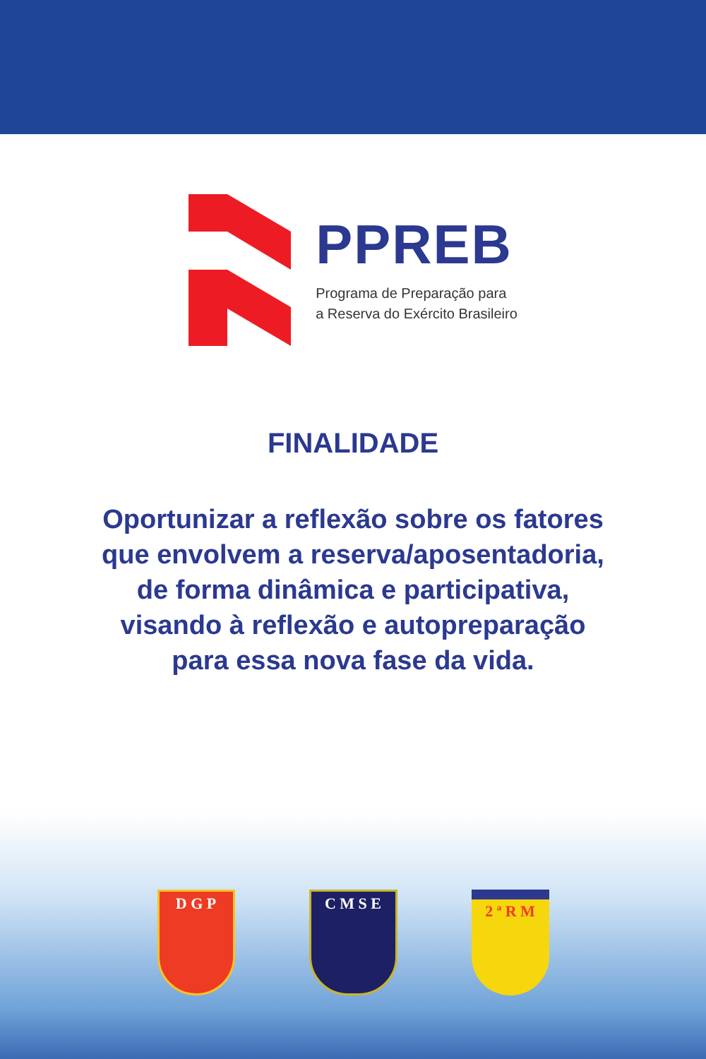PPREB
Programa de Preparação para
a Reserva do Exército Brasileiro
FINALIDADE
Oportunizar a reflexão sobre os fatores
que envolvem a reserva/aposentadoria,
de forma dinâmica e participativa,
visando à reflexão e autopreparação
para essa nova fase da vida.
D G P C M S E 2 ª R M